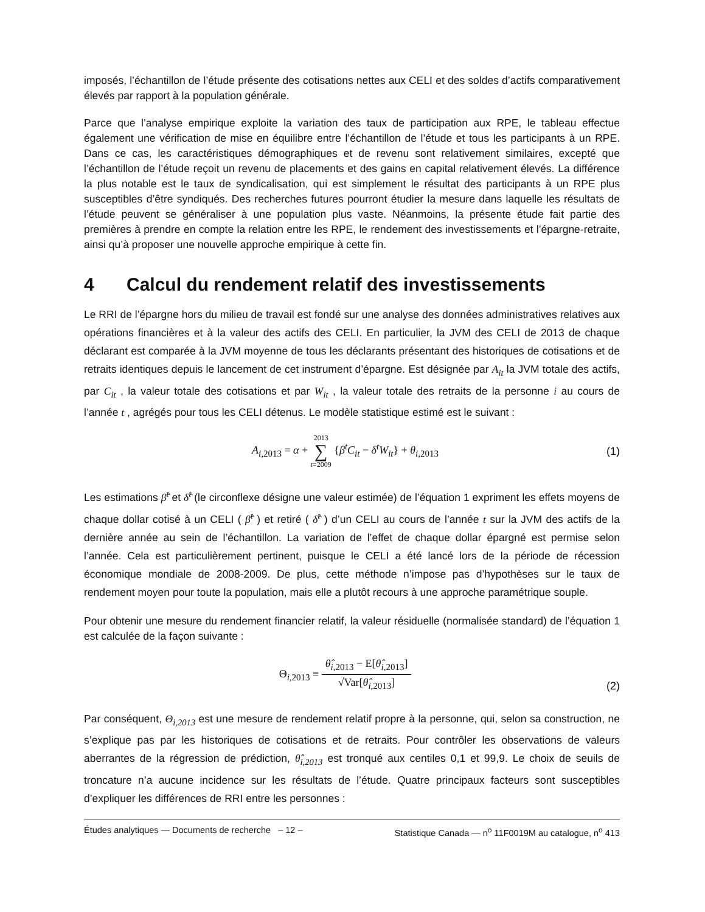imposés, l’échantillon de l’étude présente des cotisations nettes aux CELI et des soldes d’actifs comparativement élevés par rapport à la population générale.
Parce que l’analyse empirique exploite la variation des taux de participation aux RPE, le tableau effectue également une vérification de mise en équilibre entre l’échantillon de l’étude et tous les participants à un RPE. Dans ce cas, les caractéristiques démographiques et de revenu sont relativement similaires, excepté que l’échantillon de l’étude reçoit un revenu de placements et des gains en capital relativement élevés. La différence la plus notable est le taux de syndicalisation, qui est simplement le résultat des participants à un RPE plus susceptibles d’être syndiqués. Des recherches futures pourront étudier la mesure dans laquelle les résultats de l’étude peuvent se généraliser à une population plus vaste. Néanmoins, la présente étude fait partie des premières à prendre en compte la relation entre les RPE, le rendement des investissements et l’épargne-retraite, ainsi qu’à proposer une nouvelle approche empirique à cette fin.
4 Calcul du rendement relatif des investissements
Le RRI de l’épargne hors du milieu de travail est fondé sur une analyse des données administratives relatives aux opérations financières et à la valeur des actifs des CELI. En particulier, la JVM des CELI de 2013 de chaque déclarant est comparée à la JVM moyenne de tous les déclarants présentant des historiques de cotisations et de retraits identiques depuis le lancement de cet instrument d’épargne. Est désignée par A<sub>it</sub> la JVM totale des actifs, par C<sub>it</sub> , la valeur totale des cotisations et par W<sub>it</sub> , la valeur totale des retraits de la personne i au cours de l’année t , agrégés pour tous les CELI détenus. Le modèle statistique estimé est le suivant :
A<sub>i,2013</sub> = α + 2013
∑
t=2009 {β<sup>t</sup>C<sub>it</sub> − δ<sup>t</sup>W<sub>it</sub>} + θ<sub>i,2013</sub>
(1)
Les estimations β̂<sup>t</sup> et δ̂<sup>t</sup> (le circonflexe désigne une valeur estimée) de l’équation 1 expriment les effets moyens de chaque dollar cotisé à un CELI ( β̂<sup>t</sup> ) et retiré ( δ̂<sup>t</sup> ) d’un CELI au cours de l’année t sur la JVM des actifs de la dernière année au sein de l’échantillon. La variation de l’effet de chaque dollar épargné est permise selon l’année. Cela est particulièrement pertinent, puisque le CELI a été lancé lors de la période de récession économique mondiale de 2008-2009. De plus, cette méthode n’impose pas d’hypothèses sur le taux de rendement moyen pour toute la population, mais elle a plutôt recours à une approche paramétrique souple.
Pour obtenir une mesure du rendement financier relatif, la valeur résiduelle (normalisée standard) de l’équation 1 est calculée de la façon suivante :
Θ<sub>i,2013</sub> ≡
θ̂<sub>i,2013</sub> − E[θ̂<sub>i,2013</sub>]
√Var[θ̂<sub>i,2013</sub>]
(2)
Par conséquent, Θ<sub>i,2013</sub> est une mesure de rendement relatif propre à la personne, qui, selon sa construction, ne s’explique pas par les historiques de cotisations et de retraits. Pour contrôler les observations de valeurs aberrantes de la régression de prédiction, θ̂<sub>i,2013</sub> est tronqué aux centiles 0,1 et 99,9. Le choix de seuils de troncature n’a aucune incidence sur les résultats de l’étude. Quatre principaux facteurs sont susceptibles d’expliquer les différences de RRI entre les personnes :
Études analytiques — Documents de recherche – 12 – Statistique Canada — n<sup>o</sup> 11F0019M au catalogue, n<sup>o</sup> 413